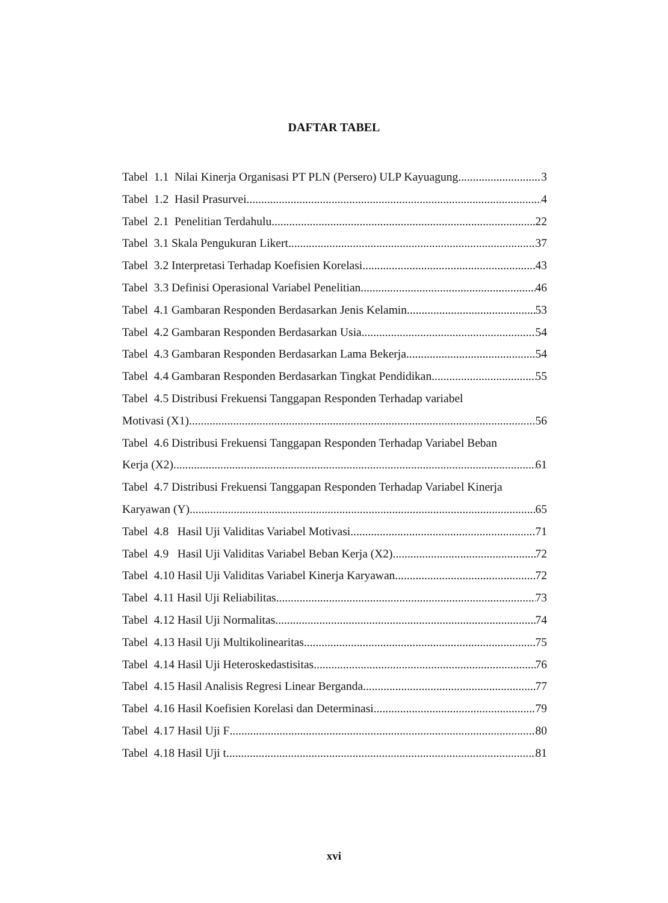DAFTAR TABEL
Tabel 1.1 Nilai Kinerja Organisasi PT PLN (Persero) ULP Kayuagung 3
Tabel 1.2 Hasil Prasurvei 4
Tabel 2.1 Penelitian Terdahulu 22
Tabel 3.1 Skala Pengukuran Likert 37
Tabel 3.2 Interpretasi Terhadap Koefisien Korelasi 43
Tabel 3.3 Definisi Operasional Variabel Penelitian 46
Tabel 4.1 Gambaran Responden Berdasarkan Jenis Kelamin 53
Tabel 4.2 Gambaran Responden Berdasarkan Usia 54
Tabel 4.3 Gambaran Responden Berdasarkan Lama Bekerja 54
Tabel 4.4 Gambaran Responden Berdasarkan Tingkat Pendidikan 55
Tabel 4.5 Distribusi Frekuensi Tanggapan Responden Terhadap variabel
Motivasi (X1) 56
Tabel 4.6 Distribusi Frekuensi Tanggapan Responden Terhadap Variabel Beban
Kerja (X2) 61
Tabel 4.7 Distribusi Frekuensi Tanggapan Responden Terhadap Variabel Kinerja
Karyawan (Y) 65
Tabel 4.8 Hasil Uji Validitas Variabel Motivasi 71
Tabel 4.9 Hasil Uji Validitas Variabel Beban Kerja (X2) 72
Tabel 4.10 Hasil Uji Validitas Variabel Kinerja Karyawan 72
Tabel 4.11 Hasil Uji Reliabilitas 73
Tabel 4.12 Hasil Uji Normalitas 74
Tabel 4.13 Hasil Uji Multikolinearitas 75
Tabel 4.14 Hasil Uji Heteroskedastisitas 76
Tabel 4.15 Hasil Analisis Regresi Linear Berganda 77
Tabel 4.16 Hasil Koefisien Korelasi dan Determinasi 79
Tabel 4.17 Hasil Uji F 80
Tabel 4.18 Hasil Uji t 81
xvi